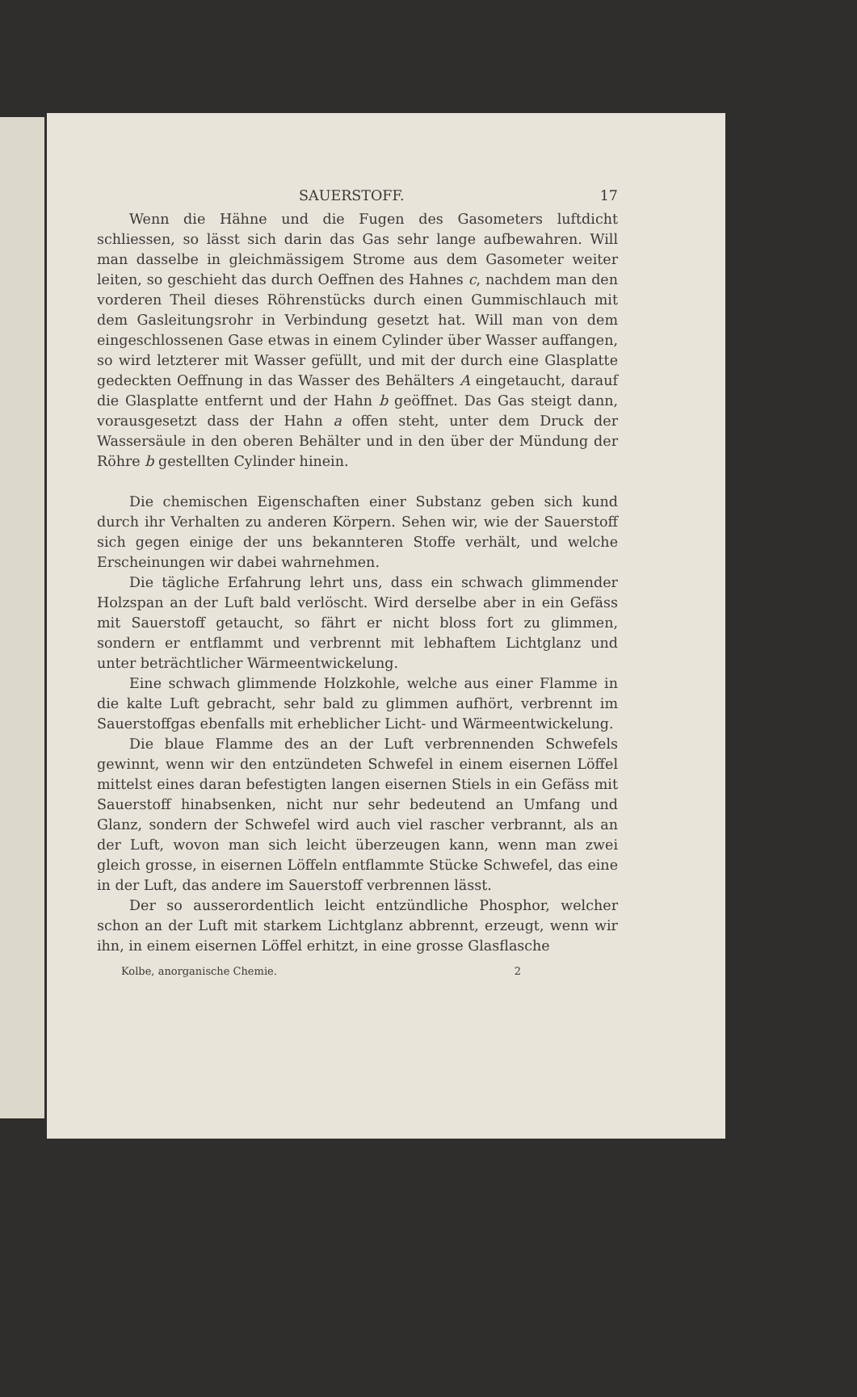SAUERSTOFF. 17
Wenn die Hähne und die Fugen des Gasometers luftdicht schliessen, so lässt sich darin das Gas sehr lange aufbewahren. Will man dasselbe in gleichmässigem Strome aus dem Gasometer weiter leiten, so geschieht das durch Oeffnen des Hahnes c, nachdem man den vorderen Theil dieses Röhrenstücks durch einen Gummischlauch mit dem Gasleitungsrohr in Verbindung gesetzt hat. Will man von dem eingeschlossenen Gase etwas in einem Cylinder über Wasser auffangen, so wird letzterer mit Wasser gefüllt, und mit der durch eine Glasplatte gedeckten Oeffnung in das Wasser des Behälters A eingetaucht, darauf die Glasplatte entfernt und der Hahn b geöffnet. Das Gas steigt dann, vorausgesetzt dass der Hahn a offen steht, unter dem Druck der Wassersäule in den oberen Behälter und in den über der Mündung der Röhre b gestellten Cylinder hinein.
Die chemischen Eigenschaften einer Substanz geben sich kund durch ihr Verhalten zu anderen Körpern. Sehen wir, wie der Sauerstoff sich gegen einige der uns bekannteren Stoffe verhält, und welche Erscheinungen wir dabei wahrnehmen.
Die tägliche Erfahrung lehrt uns, dass ein schwach glimmender Holzspan an der Luft bald verlöscht. Wird derselbe aber in ein Gefäss mit Sauerstoff getaucht, so fährt er nicht bloss fort zu glimmen, sondern er entflammt und verbrennt mit lebhaftem Lichtglanz und unter beträchtlicher Wärmeentwickelung.
Eine schwach glimmende Holzkohle, welche aus einer Flamme in die kalte Luft gebracht, sehr bald zu glimmen aufhört, verbrennt im Sauerstoffgas ebenfalls mit erheblicher Licht- und Wärmeentwickelung.
Die blaue Flamme des an der Luft verbrennenden Schwefels gewinnt, wenn wir den entzündeten Schwefel in einem eisernen Löffel mittelst eines daran befestigten langen eisernen Stiels in ein Gefäss mit Sauerstoff hinabsenken, nicht nur sehr bedeutend an Umfang und Glanz, sondern der Schwefel wird auch viel rascher verbrannt, als an der Luft, wovon man sich leicht überzeugen kann, wenn man zwei gleich grosse, in eisernen Löffeln entflammte Stücke Schwefel, das eine in der Luft, das andere im Sauerstoff verbrennen lässt.
Der so ausserordentlich leicht entzündliche Phosphor, welcher schon an der Luft mit starkem Lichtglanz abbrennt, erzeugt, wenn wir ihn, in einem eisernen Löffel erhitzt, in eine grosse Glasflasche
Kolbe, anorganische Chemie. 2